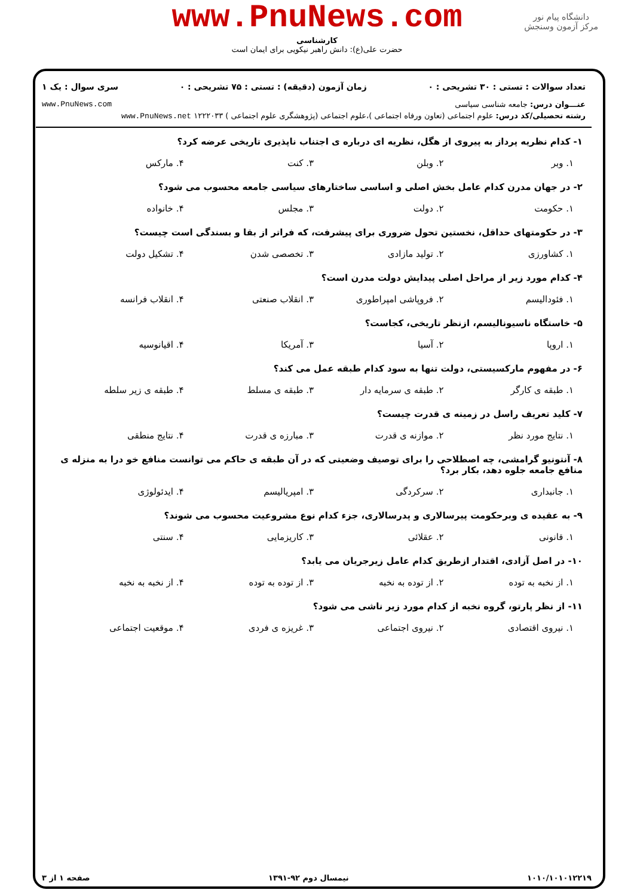www.PnuNews.com
کارشناسی
حضرت علی(ع): دانش راهبر نیکویی برای ایمان است
دانشگاه پیام نور
مرکز آزمون وسنجش
تعداد سوالات : تستی : ۳۰ تشریحی : ۰ زمان آزمون (دقیقه) : تستی : ۷۵ تشریحی : ۰ سری سوال : یک ۱
عنـــوان درس: جامعه شناسی سیاسی www.PnuNews.com
رشته تحصیلی/کد درس: علوم اجتماعی (تعاون ورفاه اجتماعی )،علوم اجتماعی (پژوهشگری علوم اجتماعی ) ۱۲۲۲۰۳۳ www.PnuNews.net
۱- کدام نظریه پرداز به پیروی از هگل، نظریه ای درباره ی اجتناب ناپذیری تاریخی عرضه کرد؟
۱. وبر ۲. وبلن ۳. کنت ۴. مارکس
۲- در جهان مدرن کدام عامل بخش اصلی و اساسی ساختارهای سیاسی جامعه محسوب می شود؟
۱. حکومت ۲. دولت ۳. مجلس ۴. خانواده
۳- در حکومتهای حداقل، نخستین تحول ضروری برای پیشرفت، که فراتر از بقا و بسندگی است چیست؟
۱. کشاورزی ۲. تولید مازادی ۳. تخصصی شدن ۴. تشکیل دولت
۴- کدام مورد زیر از مراحل اصلی پیدایش دولت مدرن است؟
۱. فئودالیسم ۲. فروپاشی امپراطوری ۳. انقلاب صنعتی ۴. انقلاب فرانسه
۵- خاستگاه ناسیونالیسم، ازنظر تاریخی، کجاست؟
۱. اروپا ۲. آسیا ۳. آمریکا ۴. اقیانوسیه
۶- در مفهوم مارکسیستی، دولت تنها به سود کدام طبقه عمل می کند؟
۱. طبقه ی کارگر ۲. طبقه ی سرمایه دار ۳. طبقه ی مسلط ۴. طبقه ی زیر سلطه
۷- کلید تعریف راسل در زمینه ی قدرت چیست؟
۱. نتایج مورد نظر ۲. موازنه ی قدرت ۳. مبارزه ی قدرت ۴. نتایج منطقی
۸- آنتونیو گرامشی، چه اصطلاحی را برای توصیف وضعیتی که در آن طبقه ی حاکم می توانست منافع خو درا به منزله ی منافع جامعه جلوه دهد، بکار برد؟
۱. جانبداری ۲. سرکردگی ۳. امپریالیسم ۴. ایدئولوژی
۹- به عقیده ی وبرحکومت پیرسالاری و پدرسالاری، جزء کدام نوع مشروعیت محسوب می شوند؟
۱. قانونی ۲. عقلائی ۳. کاریزمایی ۴. سنتی
۱۰- در اصل آزادی، اقتدار ازطریق کدام عامل زیرجریان می یابد؟
۱. از نخبه به توده ۲. از توده به نخبه ۳. از توده به توده ۴. از نخبه به نخبه
۱۱- از نظر پارتو، گروه نخبه از کدام مورد زیر ناشی می شود؟
۱. نیروی اقتصادی ۲. نیروی اجتماعی ۳. غریزه ی فردی ۴. موقعیت اجتماعی
۱۰۱۰/۱۰۱۰۱۲۲۱۹ نیمسال دوم ۹۲-۱۳۹۱ صفحه ۱ از ۳